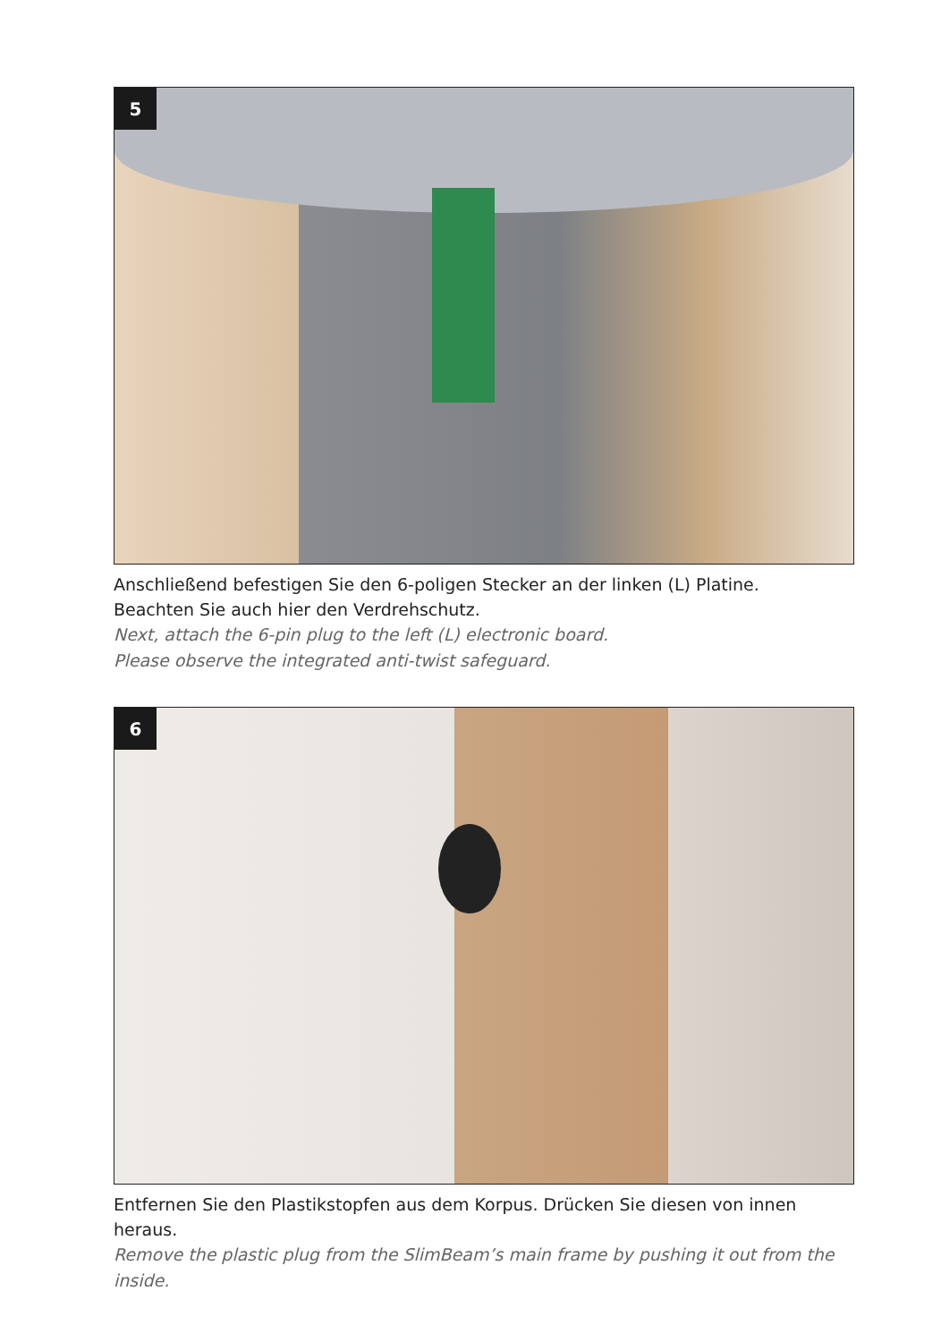5
Anschließend befestigen Sie den 6-poligen Stecker an der linken (L) Platine.
Beachten Sie auch hier den Verdrehschutz.
Next, attach the 6-pin plug to the left (L) electronic board.
Please observe the integrated anti-twist safeguard.
6
Entfernen Sie den Plastikstopfen aus dem Korpus. Drücken Sie diesen von innen heraus.
Remove the plastic plug from the SlimBeam’s main frame by pushing it out from the inside.